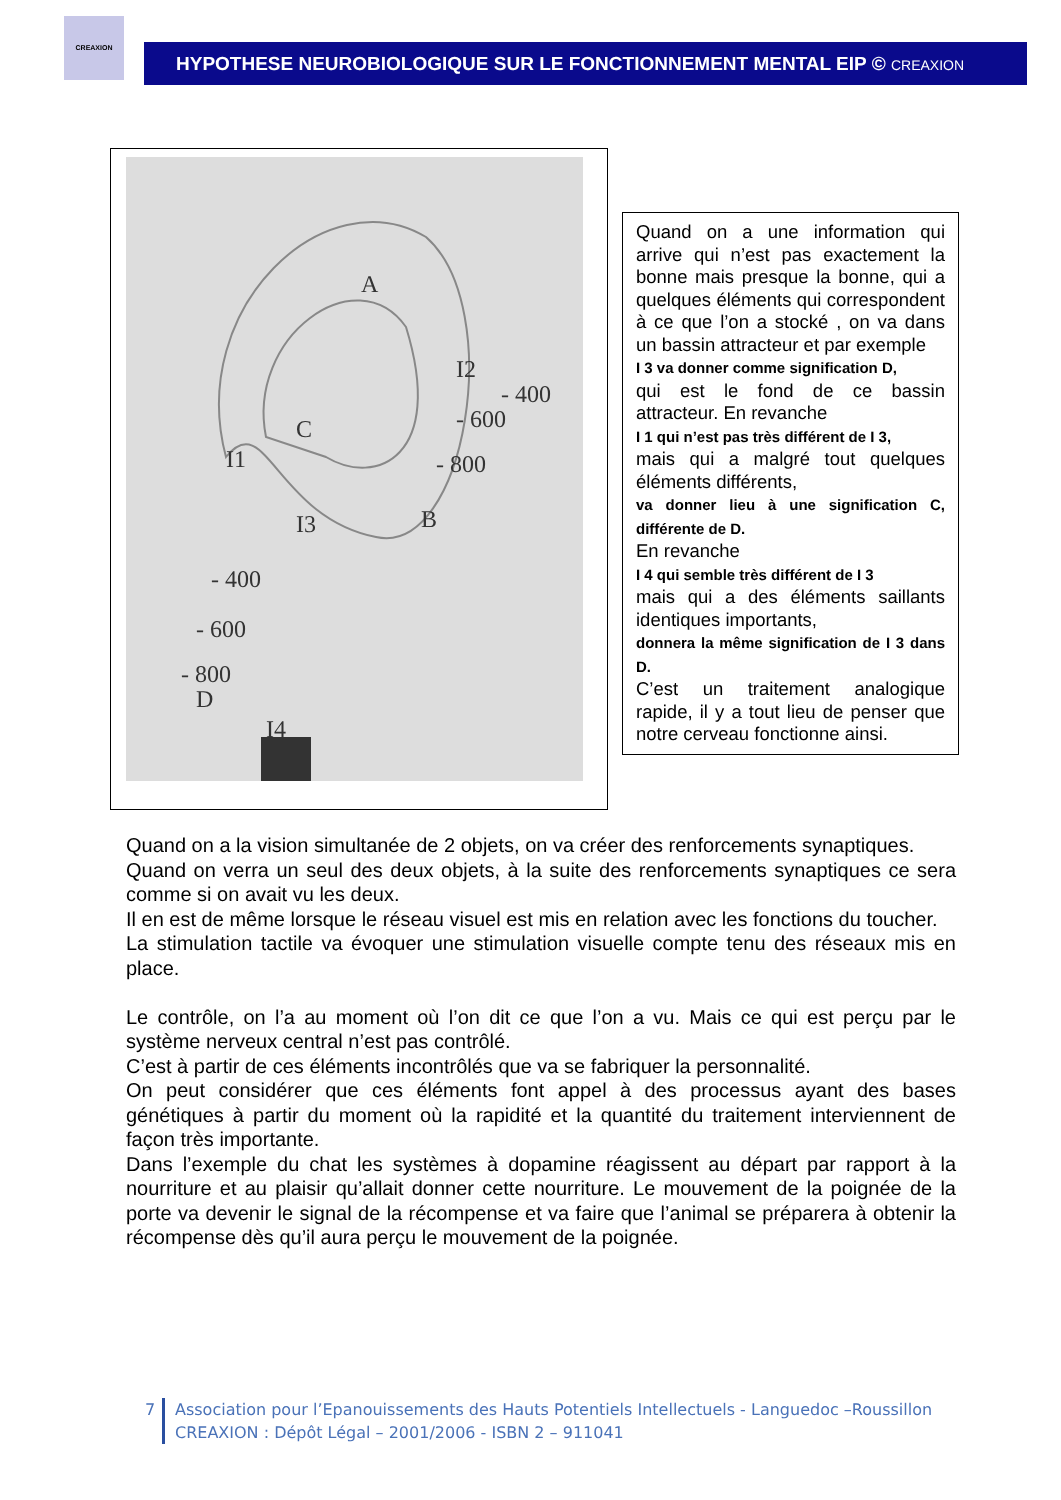CREAXION
HYPOTHESE NEUROBIOLOGIQUE SUR LE FONCTIONNEMENT MENTAL EIP © CREAXION
A
I2
- 400
- 600
C
I1
- 800
B
I3
- 400
- 600
- 800
D
I4
Quand on a une information qui arrive qui n’est pas exactement la bonne mais presque la bonne, qui a quelques éléments qui correspondent à ce que l’on a stocké , on va dans un bassin attracteur et par exemple
I 3 va donner comme signification D,
qui est le fond de ce bassin attracteur. En revanche
I 1 qui n’est pas très différent de I 3,
mais qui a malgré tout quelques éléments différents,
va donner lieu à une signification C, différente de D.
En revanche
I 4 qui semble très différent de I 3
mais qui a des éléments saillants identiques importants,
donnera la même signification de I 3 dans D.
C’est un traitement analogique rapide, il y a tout lieu de penser que notre cerveau fonctionne ainsi.
Quand on a la vision simultanée de 2 objets, on va créer des renforcements synaptiques.
Quand on verra un seul des deux objets, à la suite des renforcements synaptiques ce sera comme si on avait vu les deux.
Il en est de même lorsque le réseau visuel est mis en relation avec les fonctions du toucher.
La stimulation tactile va évoquer une stimulation visuelle compte tenu des réseaux mis en place.
Le contrôle, on l’a au moment où l’on dit ce que l’on a vu. Mais ce qui est perçu par le système nerveux central n’est pas contrôlé.
C’est à partir de ces éléments incontrôlés que va se fabriquer la personnalité.
On peut considérer que ces éléments font appel à des processus ayant des bases génétiques à partir du moment où la rapidité et la quantité du traitement interviennent de façon très importante.
Dans l’exemple du chat les systèmes à dopamine réagissent au départ par rapport à la nourriture et au plaisir qu’allait donner cette nourriture. Le mouvement de la poignée de la porte va devenir le signal de la récompense et va faire que l’animal se préparera à obtenir la récompense dès qu’il aura perçu le mouvement de la poignée.
7 Association pour l’Epanouissements des Hauts Potentiels Intellectuels - Languedoc –Roussillon
CREAXION : Dépôt Légal – 2001/2006 - ISBN 2 – 911041